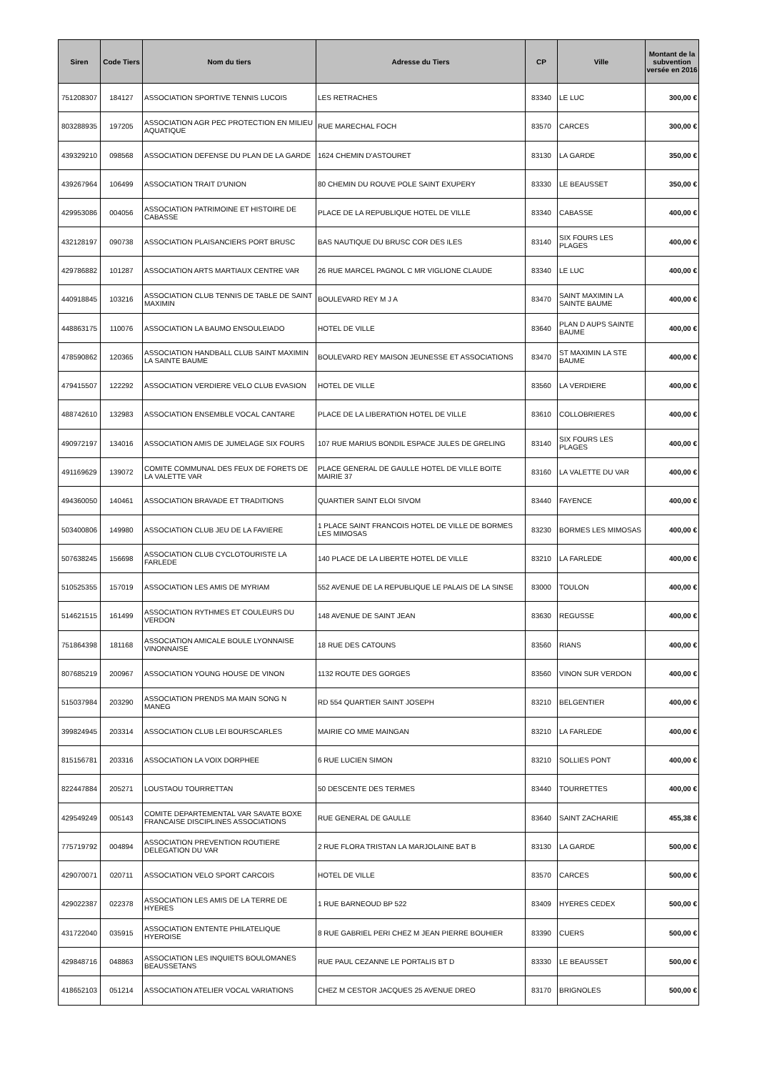| Siren | Code Tiers | Nom du tiers | Adresse du Tiers | CP | Ville | Montant de la subvention versée en 2016 |
| --- | --- | --- | --- | --- | --- | --- |
| 751208307 | 184127 | ASSOCIATION SPORTIVE TENNIS LUCOIS | LES RETRACHES | 83340 | LE LUC | 300,00 € |
| 803288935 | 197205 | ASSOCIATION AGR PEC PROTECTION EN MILIEU AQUATIQUE | RUE MARECHAL FOCH | 83570 | CARCES | 300,00 € |
| 439329210 | 098568 | ASSOCIATION DEFENSE DU PLAN DE LA GARDE | 1624 CHEMIN D'ASTOURET | 83130 | LA GARDE | 350,00 € |
| 439267964 | 106499 | ASSOCIATION TRAIT D'UNION | 80 CHEMIN DU ROUVE POLE SAINT EXUPERY | 83330 | LE BEAUSSET | 350,00 € |
| 429953086 | 004056 | ASSOCIATION PATRIMOINE ET HISTOIRE DE CABASSE | PLACE DE LA REPUBLIQUE HOTEL DE VILLE | 83340 | CABASSE | 400,00 € |
| 432128197 | 090738 | ASSOCIATION PLAISANCIERS PORT BRUSC | BAS NAUTIQUE DU BRUSC COR DES ILES | 83140 | SIX FOURS LES PLAGES | 400,00 € |
| 429786882 | 101287 | ASSOCIATION ARTS MARTIAUX CENTRE VAR | 26 RUE MARCEL PAGNOL C MR VIGLIONE CLAUDE | 83340 | LE LUC | 400,00 € |
| 440918845 | 103216 | ASSOCIATION CLUB TENNIS DE TABLE DE SAINT MAXIMIN | BOULEVARD REY M J A | 83470 | SAINT MAXIMIN LA SAINTE BAUME | 400,00 € |
| 448863175 | 110076 | ASSOCIATION LA BAUMO ENSOULEIADO | HOTEL DE VILLE | 83640 | PLAN D AUPS SAINTE BAUME | 400,00 € |
| 478590862 | 120365 | ASSOCIATION HANDBALL CLUB SAINT MAXIMIN LA SAINTE BAUME | BOULEVARD REY MAISON JEUNESSE ET ASSOCIATIONS | 83470 | ST MAXIMIN LA STE BAUME | 400,00 € |
| 479415507 | 122292 | ASSOCIATION VERDIERE VELO CLUB EVASION | HOTEL DE VILLE | 83560 | LA VERDIERE | 400,00 € |
| 488742610 | 132983 | ASSOCIATION ENSEMBLE VOCAL CANTARE | PLACE DE LA LIBERATION HOTEL DE VILLE | 83610 | COLLOBRIERES | 400,00 € |
| 490972197 | 134016 | ASSOCIATION AMIS DE JUMELAGE SIX FOURS | 107 RUE MARIUS BONDIL ESPACE JULES DE GRELING | 83140 | SIX FOURS LES PLAGES | 400,00 € |
| 491169629 | 139072 | COMITE COMMUNAL DES FEUX DE FORETS DE LA VALETTE VAR | PLACE GENERAL DE GAULLE HOTEL DE VILLE BOITE MAIRIE 37 | 83160 | LA VALETTE DU VAR | 400,00 € |
| 494360050 | 140461 | ASSOCIATION BRAVADE ET TRADITIONS | QUARTIER SAINT ELOI SIVOM | 83440 | FAYENCE | 400,00 € |
| 503400806 | 149980 | ASSOCIATION CLUB JEU DE LA FAVIERE | 1 PLACE SAINT FRANCOIS HOTEL DE VILLE DE BORMES LES MIMOSAS | 83230 | BORMES LES MIMOSAS | 400,00 € |
| 507638245 | 156698 | ASSOCIATION CLUB CYCLOTOURISTE LA FARLEDE | 140 PLACE DE LA LIBERTE HOTEL DE VILLE | 83210 | LA FARLEDE | 400,00 € |
| 510525355 | 157019 | ASSOCIATION LES AMIS DE MYRIAM | 552 AVENUE DE LA REPUBLIQUE LE PALAIS DE LA SINSE | 83000 | TOULON | 400,00 € |
| 514621515 | 161499 | ASSOCIATION RYTHMES ET COULEURS DU VERDON | 148 AVENUE DE SAINT JEAN | 83630 | REGUSSE | 400,00 € |
| 751864398 | 181168 | ASSOCIATION AMICALE BOULE LYONNAISE VINONNAISE | 18 RUE DES CATOUNS | 83560 | RIANS | 400,00 € |
| 807685219 | 200967 | ASSOCIATION YOUNG HOUSE DE VINON | 1132 ROUTE DES GORGES | 83560 | VINON SUR VERDON | 400,00 € |
| 515037984 | 203290 | ASSOCIATION PRENDS MA MAIN SONG N MANEG | RD 554 QUARTIER SAINT JOSEPH | 83210 | BELGENTIER | 400,00 € |
| 399824945 | 203314 | ASSOCIATION CLUB LEI BOURSCARLES | MAIRIE CO MME MAINGAN | 83210 | LA FARLEDE | 400,00 € |
| 815156781 | 203316 | ASSOCIATION LA VOIX DORPHEE | 6 RUE LUCIEN SIMON | 83210 | SOLLIES PONT | 400,00 € |
| 822447884 | 205271 | LOUSTAOU TOURRETTAN | 50 DESCENTE DES TERMES | 83440 | TOURRETTES | 400,00 € |
| 429549249 | 005143 | COMITE DEPARTEMENTAL VAR SAVATE BOXE FRANCAISE DISCIPLINES ASSOCIATIONS | RUE GENERAL DE GAULLE | 83640 | SAINT ZACHARIE | 455,38 € |
| 775719792 | 004894 | ASSOCIATION PREVENTION ROUTIERE DELEGATION DU VAR | 2 RUE FLORA TRISTAN LA MARJOLAINE BAT B | 83130 | LA GARDE | 500,00 € |
| 429070071 | 020711 | ASSOCIATION VELO SPORT CARCOIS | HOTEL DE VILLE | 83570 | CARCES | 500,00 € |
| 429022387 | 022378 | ASSOCIATION LES AMIS DE LA TERRE DE HYERES | 1 RUE BARNEOUD BP 522 | 83409 | HYERES CEDEX | 500,00 € |
| 431722040 | 035915 | ASSOCIATION ENTENTE PHILATELIQUE HYEROISE | 8 RUE GABRIEL PERI CHEZ M JEAN PIERRE BOUHIER | 83390 | CUERS | 500,00 € |
| 429848716 | 048863 | ASSOCIATION LES INQUIETS BOULOMANES BEAUSSETANS | RUE PAUL CEZANNE LE PORTALIS BT D | 83330 | LE BEAUSSET | 500,00 € |
| 418652103 | 051214 | ASSOCIATION ATELIER VOCAL VARIATIONS | CHEZ M CESTOR JACQUES 25 AVENUE DREO | 83170 | BRIGNOLES | 500,00 € |